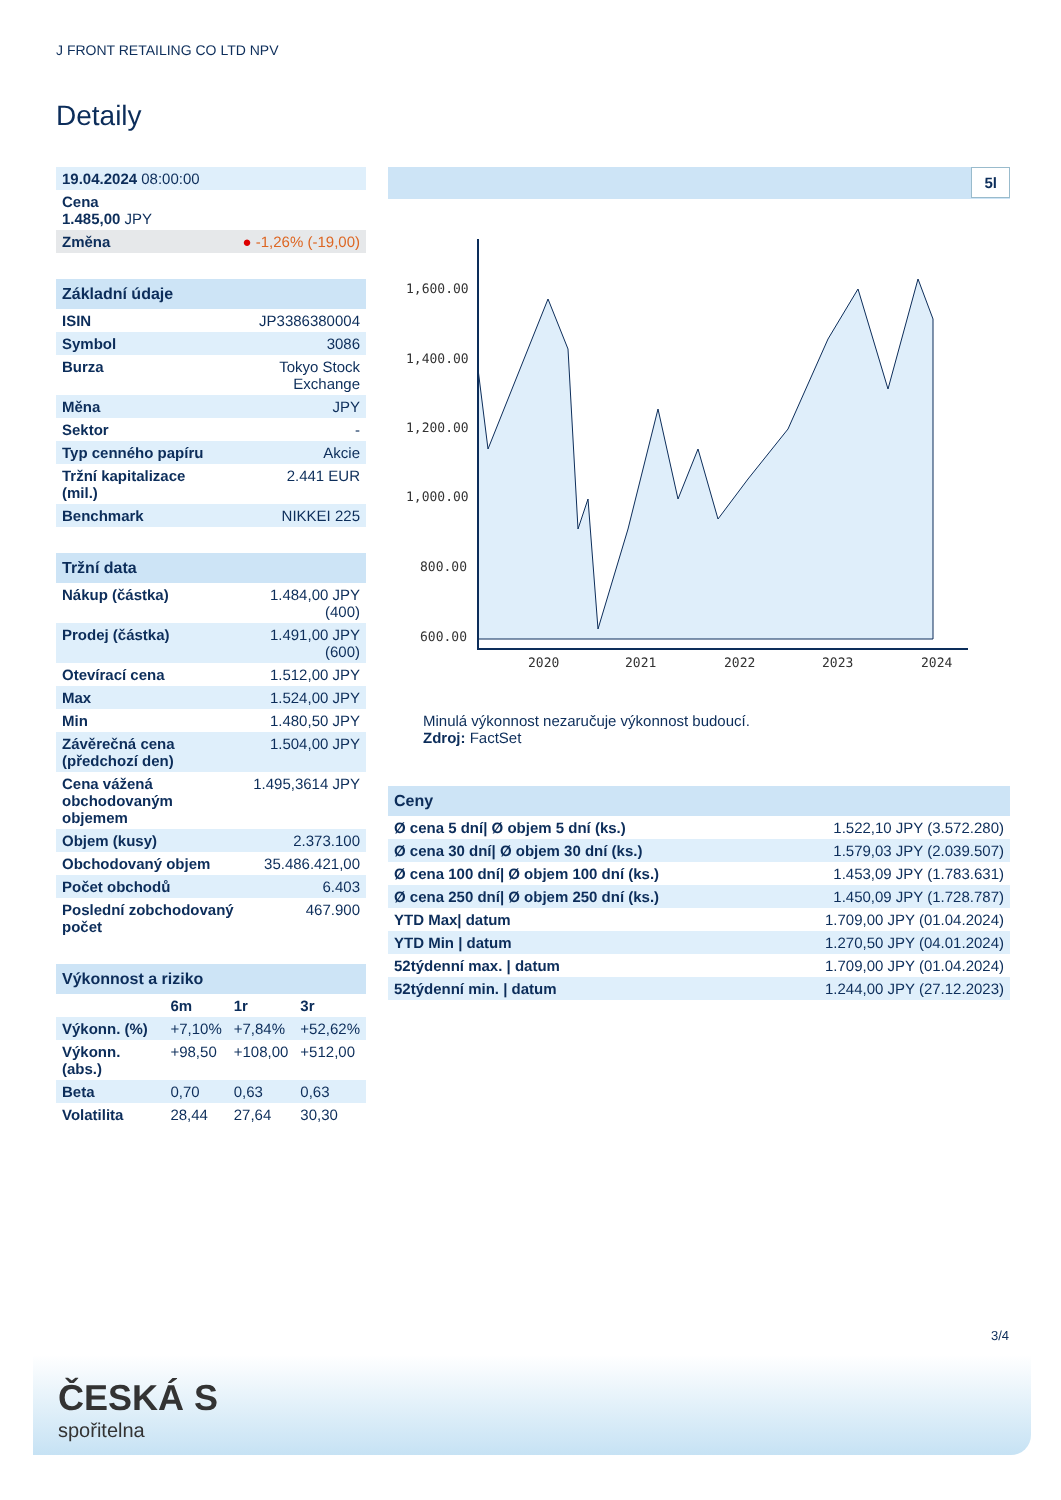J FRONT RETAILING CO LTD NPV
Detaily
| 19.04.2024 08:00:00 | |
| Cena 1.485,00 JPY | |
| Změna | ● -1,26% (-19,00) |
| Základní údaje | |
| --- | --- |
| ISIN | JP3386380004 |
| Symbol | 3086 |
| Burza | Tokyo Stock Exchange |
| Měna | JPY |
| Sektor | - |
| Typ cenného papíru | Akcie |
| Tržní kapitalizace (mil.) | 2.441 EUR |
| Benchmark | NIKKEI 225 |
| Tržní data | |
| --- | --- |
| Nákup (částka) | 1.484,00 JPY (400) |
| Prodej (částka) | 1.491,00 JPY (600) |
| Otevírací cena | 1.512,00 JPY |
| Max | 1.524,00 JPY |
| Min | 1.480,50 JPY |
| Závěrečná cena (předchozí den) | 1.504,00 JPY |
| Cena vážená obchodovaným objemem | 1.495,3614 JPY |
| Objem (kusy) | 2.373.100 |
| Obchodovaný objem | 35.486.421,00 |
| Počet obchodů | 6.403 |
| Poslední zobchodovaný počet | 467.900 |
| Výkonnost a riziko | | | |
| --- | --- | --- | --- |
| | 6m | 1r | 3r |
| Výkonn. (%) | +7,10% | +7,84% | +52,62% |
| Výkonn. (abs.) | +98,50 | +108,00 | +512,00 |
| Beta | 0,70 | 0,63 | 0,63 |
| Volatilita | 28,44 | 27,64 | 30,30 |
5l
1,600.00
1,400.00
1,200.00
1,000.00
800.00
600.00
2020
2021
2022
2023
2024
Minulá výkonnost nezaručuje výkonnost budoucí.
Zdroj: FactSet
| Ceny | |
| --- | --- |
| Ø cena 5 dní/ Ø objem 5 dní (ks.) | 1.522,10 JPY (3.572.280) |
| Ø cena 30 dní/ Ø objem 30 dní (ks.) | 1.579,03 JPY (2.039.507) |
| Ø cena 100 dní/ Ø objem 100 dní (ks.) | 1.453,09 JPY (1.783.631) |
| Ø cena 250 dní/ Ø objem 250 dní (ks.) | 1.450,09 JPY (1.728.787) |
| YTD Max/ datum | 1.709,00 JPY (01.04.2024) |
| YTD Min / datum | 1.270,50 JPY (04.01.2024) |
| 52týdenní max. / datum | 1.709,00 JPY (01.04.2024) |
| 52týdenní min. / datum | 1.244,00 JPY (27.12.2023) |
3/4
ČESKÁ S
spořitelna